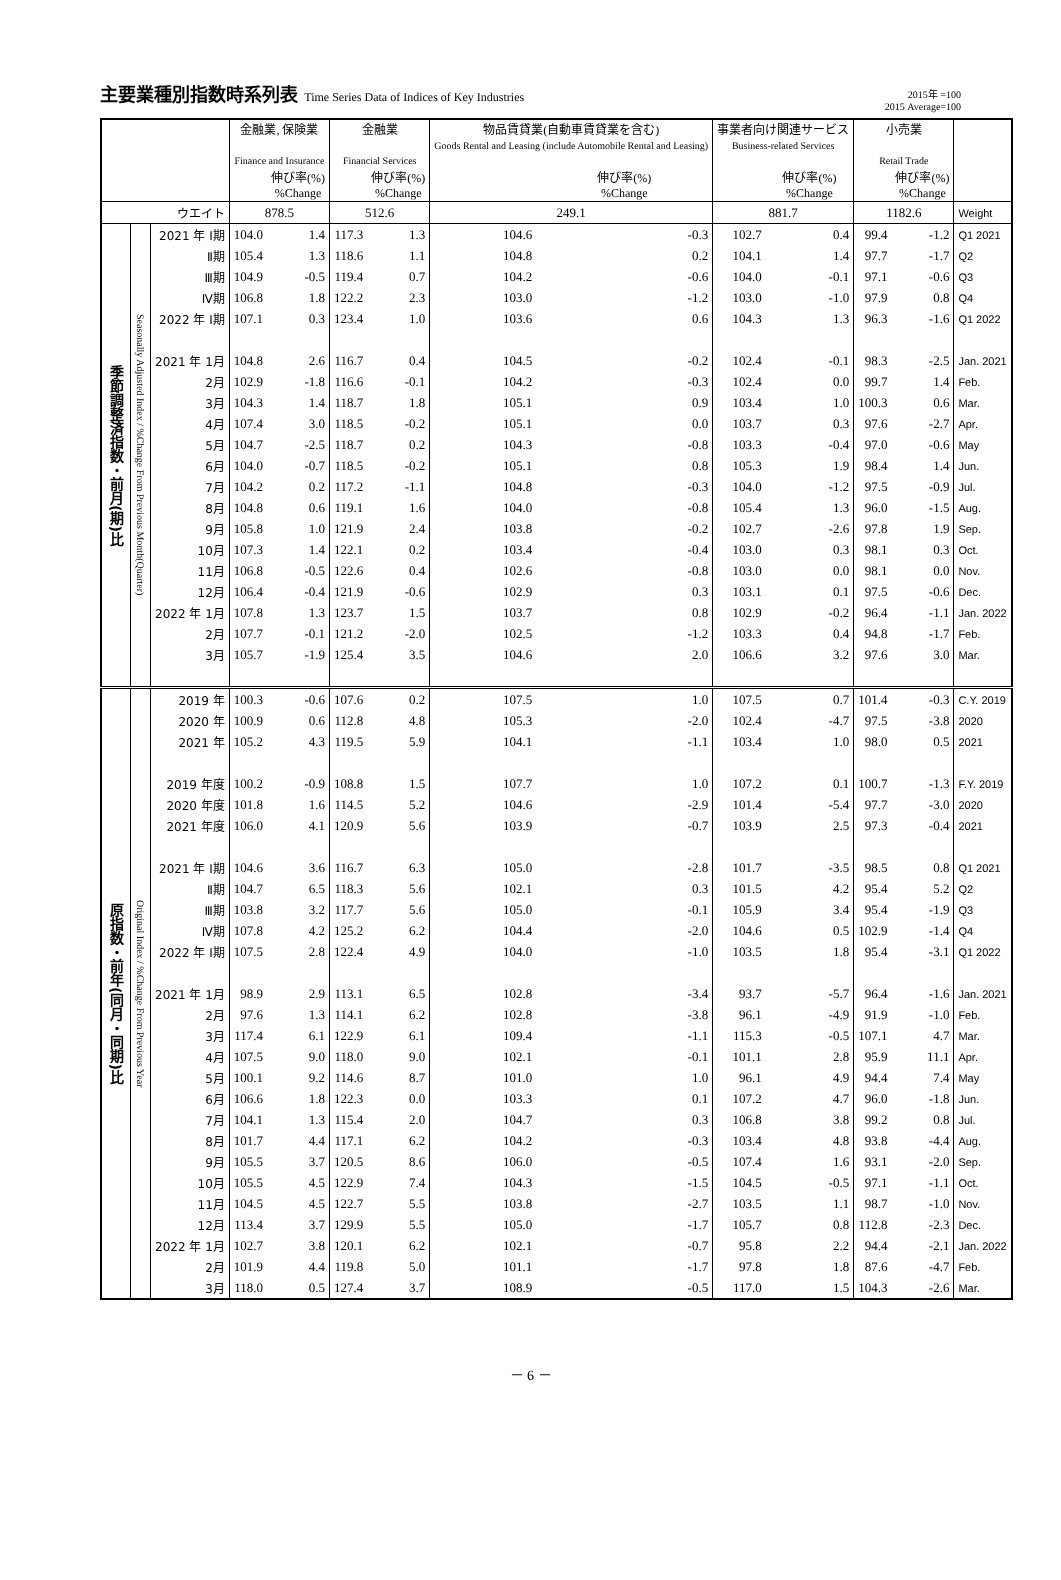主要業種別指数時系列表 Time Series Data of Indices of Key Industries
2015年 =100
2015 Average=100
| | | | 金融業, 保険業 Finance and Insurance | | 金融業 Financial Services | | 物品賃貸業(自動車賃貸業を含む) Goods Rental and Leasing (include Automobile Rental and Leasing) | | 事業者向け関連サービス Business-related Services | | 小売業 Retail Trade | | |
| --- | --- | --- | --- | --- | --- | --- | --- | --- | --- | --- | --- | --- | --- |
| | | | | 伸び率(%) %Change | | 伸び率(%) %Change | | 伸び率(%) %Change | | 伸び率(%) %Change | | 伸び率(%) %Change | |
| ウエイト | | | 878.5 | | 512.6 | | 249.1 | | 881.7 | | 1182.6 | | Weight |
| 季節調整済指数・前月(期)比 | Seasonally Adjusted Index / %Change From Previous Month(Quarter) | 2021 年 Ⅰ期 | 104.0 | 1.4 | 117.3 | 1.3 | 104.6 | -0.3 | 102.7 | 0.4 | 99.4 | -1.2 | Q1 2021 |
| | | Ⅱ期 | 105.4 | 1.3 | 118.6 | 1.1 | 104.8 | 0.2 | 104.1 | 1.4 | 97.7 | -1.7 | Q2 |
| | | Ⅲ期 | 104.9 | -0.5 | 119.4 | 0.7 | 104.2 | -0.6 | 104.0 | -0.1 | 97.1 | -0.6 | Q3 |
| | | Ⅳ期 | 106.8 | 1.8 | 122.2 | 2.3 | 103.0 | -1.2 | 103.0 | -1.0 | 97.9 | 0.8 | Q4 |
| | | 2022 年 Ⅰ期 | 107.1 | 0.3 | 123.4 | 1.0 | 103.6 | 0.6 | 104.3 | 1.3 | 96.3 | -1.6 | Q1 2022 |
| | | 2021 年 1月 | 104.8 | 2.6 | 116.7 | 0.4 | 104.5 | -0.2 | 102.4 | -0.1 | 98.3 | -2.5 | Jan. 2021 |
| | | 2月 | 102.9 | -1.8 | 116.6 | -0.1 | 104.2 | -0.3 | 102.4 | 0.0 | 99.7 | 1.4 | Feb. |
| | | 3月 | 104.3 | 1.4 | 118.7 | 1.8 | 105.1 | 0.9 | 103.4 | 1.0 | 100.3 | 0.6 | Mar. |
| | | 4月 | 107.4 | 3.0 | 118.5 | -0.2 | 105.1 | 0.0 | 103.7 | 0.3 | 97.6 | -2.7 | Apr. |
| | | 5月 | 104.7 | -2.5 | 118.7 | 0.2 | 104.3 | -0.8 | 103.3 | -0.4 | 97.0 | -0.6 | May |
| | | 6月 | 104.0 | -0.7 | 118.5 | -0.2 | 105.1 | 0.8 | 105.3 | 1.9 | 98.4 | 1.4 | Jun. |
| | | 7月 | 104.2 | 0.2 | 117.2 | -1.1 | 104.8 | -0.3 | 104.0 | -1.2 | 97.5 | -0.9 | Jul. |
| | | 8月 | 104.8 | 0.6 | 119.1 | 1.6 | 104.0 | -0.8 | 105.4 | 1.3 | 96.0 | -1.5 | Aug. |
| | | 9月 | 105.8 | 1.0 | 121.9 | 2.4 | 103.8 | -0.2 | 102.7 | -2.6 | 97.8 | 1.9 | Sep. |
| | | 10月 | 107.3 | 1.4 | 122.1 | 0.2 | 103.4 | -0.4 | 103.0 | 0.3 | 98.1 | 0.3 | Oct. |
| | | 11月 | 106.8 | -0.5 | 122.6 | 0.4 | 102.6 | -0.8 | 103.0 | 0.0 | 98.1 | 0.0 | Nov. |
| | | 12月 | 106.4 | -0.4 | 121.9 | -0.6 | 102.9 | 0.3 | 103.1 | 0.1 | 97.5 | -0.6 | Dec. |
| | | 2022 年 1月 | 107.8 | 1.3 | 123.7 | 1.5 | 103.7 | 0.8 | 102.9 | -0.2 | 96.4 | -1.1 | Jan. 2022 |
| | | 2月 | 107.7 | -0.1 | 121.2 | -2.0 | 102.5 | -1.2 | 103.3 | 0.4 | 94.8 | -1.7 | Feb. |
| | | 3月 | 105.7 | -1.9 | 125.4 | 3.5 | 104.6 | 2.0 | 106.6 | 3.2 | 97.6 | 3.0 | Mar. |
| 原指数・前年(同月・同期)比 | Original Index / %Change From Previous Year | 2019 年 | 100.3 | -0.6 | 107.6 | 0.2 | 107.5 | 1.0 | 107.5 | 0.7 | 101.4 | -0.3 | C.Y. 2019 |
| | | 2020 年 | 100.9 | 0.6 | 112.8 | 4.8 | 105.3 | -2.0 | 102.4 | -4.7 | 97.5 | -3.8 | 2020 |
| | | 2021 年 | 105.2 | 4.3 | 119.5 | 5.9 | 104.1 | -1.1 | 103.4 | 1.0 | 98.0 | 0.5 | 2021 |
| | | 2019 年度 | 100.2 | -0.9 | 108.8 | 1.5 | 107.7 | 1.0 | 107.2 | 0.1 | 100.7 | -1.3 | F.Y. 2019 |
| | | 2020 年度 | 101.8 | 1.6 | 114.5 | 5.2 | 104.6 | -2.9 | 101.4 | -5.4 | 97.7 | -3.0 | 2020 |
| | | 2021 年度 | 106.0 | 4.1 | 120.9 | 5.6 | 103.9 | -0.7 | 103.9 | 2.5 | 97.3 | -0.4 | 2021 |
| | | 2021 年 Ⅰ期 | 104.6 | 3.6 | 116.7 | 6.3 | 105.0 | -2.8 | 101.7 | -3.5 | 98.5 | 0.8 | Q1 2021 |
| | | Ⅱ期 | 104.7 | 6.5 | 118.3 | 5.6 | 102.1 | 0.3 | 101.5 | 4.2 | 95.4 | 5.2 | Q2 |
| | | Ⅲ期 | 103.8 | 3.2 | 117.7 | 5.6 | 105.0 | -0.1 | 105.9 | 3.4 | 95.4 | -1.9 | Q3 |
| | | Ⅳ期 | 107.8 | 4.2 | 125.2 | 6.2 | 104.4 | -2.0 | 104.6 | 0.5 | 102.9 | -1.4 | Q4 |
| | | 2022 年 Ⅰ期 | 107.5 | 2.8 | 122.4 | 4.9 | 104.0 | -1.0 | 103.5 | 1.8 | 95.4 | -3.1 | Q1 2022 |
| | | 2021 年 1月 | 98.9 | 2.9 | 113.1 | 6.5 | 102.8 | -3.4 | 93.7 | -5.7 | 96.4 | -1.6 | Jan. 2021 |
| | | 2月 | 97.6 | 1.3 | 114.1 | 6.2 | 102.8 | -3.8 | 96.1 | -4.9 | 91.9 | -1.0 | Feb. |
| | | 3月 | 117.4 | 6.1 | 122.9 | 6.1 | 109.4 | -1.1 | 115.3 | -0.5 | 107.1 | 4.7 | Mar. |
| | | 4月 | 107.5 | 9.0 | 118.0 | 9.0 | 102.1 | -0.1 | 101.1 | 2.8 | 95.9 | 11.1 | Apr. |
| | | 5月 | 100.1 | 9.2 | 114.6 | 8.7 | 101.0 | 1.0 | 96.1 | 4.9 | 94.4 | 7.4 | May |
| | | 6月 | 106.6 | 1.8 | 122.3 | 0.0 | 103.3 | 0.1 | 107.2 | 4.7 | 96.0 | -1.8 | Jun. |
| | | 7月 | 104.1 | 1.3 | 115.4 | 2.0 | 104.7 | 0.3 | 106.8 | 3.8 | 99.2 | 0.8 | Jul. |
| | | 8月 | 101.7 | 4.4 | 117.1 | 6.2 | 104.2 | -0.3 | 103.4 | 4.8 | 93.8 | -4.4 | Aug. |
| | | 9月 | 105.5 | 3.7 | 120.5 | 8.6 | 106.0 | -0.5 | 107.4 | 1.6 | 93.1 | -2.0 | Sep. |
| | | 10月 | 105.5 | 4.5 | 122.9 | 7.4 | 104.3 | -1.5 | 104.5 | -0.5 | 97.1 | -1.1 | Oct. |
| | | 11月 | 104.5 | 4.5 | 122.7 | 5.5 | 103.8 | -2.7 | 103.5 | 1.1 | 98.7 | -1.0 | Nov. |
| | | 12月 | 113.4 | 3.7 | 129.9 | 5.5 | 105.0 | -1.7 | 105.7 | 0.8 | 112.8 | -2.3 | Dec. |
| | | 2022 年 1月 | 102.7 | 3.8 | 120.1 | 6.2 | 102.1 | -0.7 | 95.8 | 2.2 | 94.4 | -2.1 | Jan. 2022 |
| | | 2月 | 101.9 | 4.4 | 119.8 | 5.0 | 101.1 | -1.7 | 97.8 | 1.8 | 87.6 | -4.7 | Feb. |
| | | 3月 | 118.0 | 0.5 | 127.4 | 3.7 | 108.9 | -0.5 | 117.0 | 1.5 | 104.3 | -2.6 | Mar. |
－ 6 －